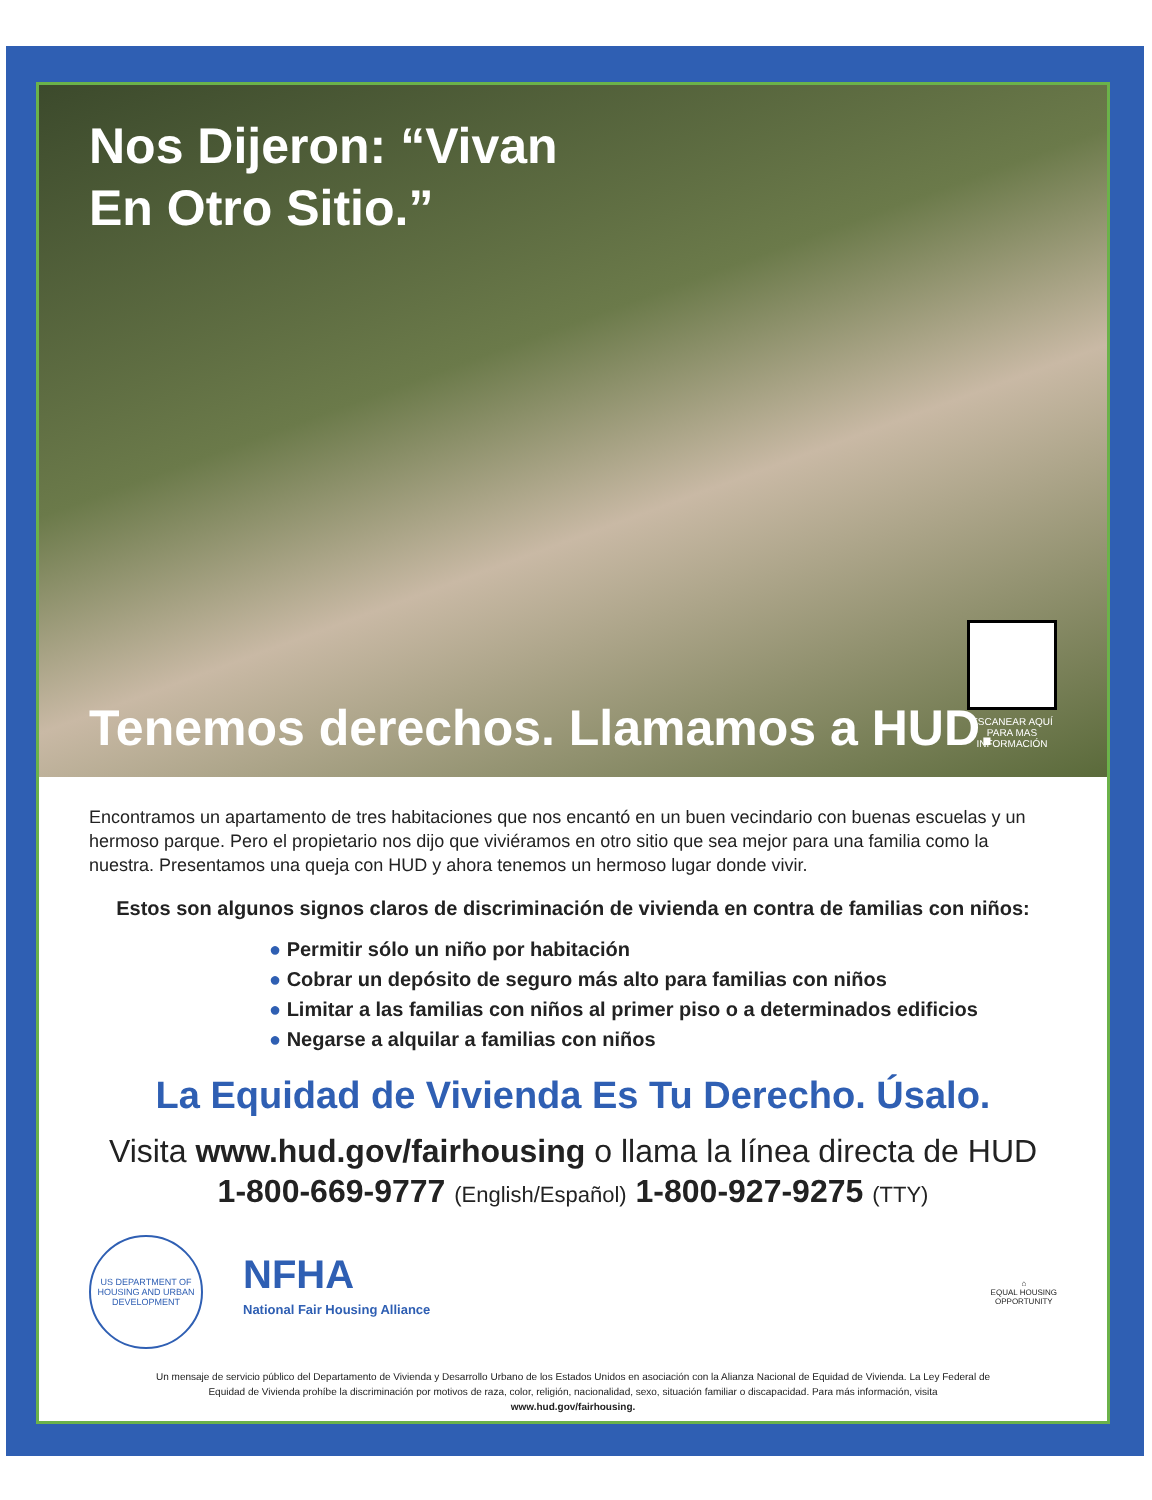Nos Dijeron: “Vivan
En Otro Sitio.”
Tenemos derechos. Llamamos a HUD.
ESCANEAR AQUÍ PARA MAS INFORMACIÓN
Encontramos un apartamento de tres habitaciones que nos encantó en un buen vecindario con buenas escuelas y un hermoso parque. Pero el propietario nos dijo que viviéramos en otro sitio que sea mejor para una familia como la nuestra. Presentamos una queja con HUD y ahora tenemos un hermoso lugar donde vivir.
Estos son algunos signos claros de discriminación de vivienda en contra de familias con niños:
● Permitir sólo un niño por habitación
● Cobrar un depósito de seguro más alto para familias con niños
● Limitar a las familias con niños al primer piso o a determinados edificios
● Negarse a alquilar a familias con niños
La Equidad de Vivienda Es Tu Derecho. Úsalo.
Visita www.hud.gov/fairhousing o llama la línea directa de HUD
1-800-669-9777 (English/Español) 1-800-927-9275 (TTY)
US DEPARTMENT OF HOUSING AND URBAN DEVELOPMENT
NFHA
National Fair Housing Alliance
⌂
EQUAL HOUSING
OPPORTUNITY
Un mensaje de servicio público del Departamento de Vivienda y Desarrollo Urbano de los Estados Unidos en asociación con la Alianza Nacional de Equidad de Vivienda. La Ley Federal de Equidad de Vivienda prohíbe la discriminación por motivos de raza, color, religión, nacionalidad, sexo, situación familiar o discapacidad. Para más información, visita www.hud.gov/fairhousing.